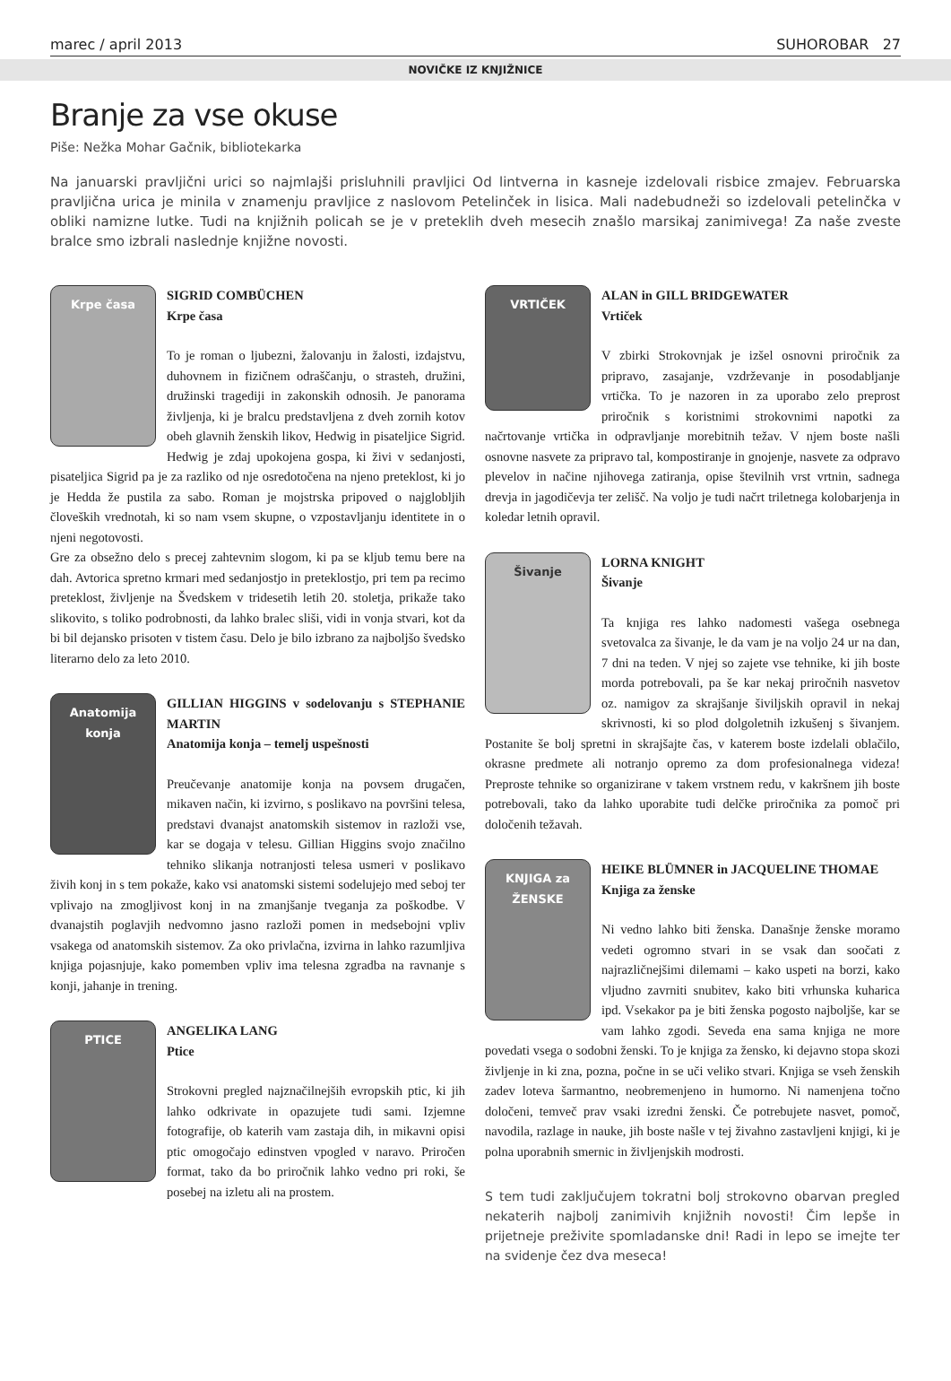marec / april 2013 SUHOROBAR 27
NOVIČKE IZ KNJIŽNICE
Branje za vse okuse
Piše: Nežka Mohar Gačnik, bibliotekarka
Na januarski pravljični urici so najmlajši prisluhnili pravljici Od lintverna in kasneje izdelovali risbice zmajev. Februarska pravljična urica je minila v znamenju pravljice z naslovom Petelinček in lisica. Mali nadebudneži so izdelovali petelinčka v obliki namizne lutke. Tudi na knjižnih policah se je v preteklih dveh mesecih znašlo marsikaj zanimivega! Za naše zveste bralce smo izbrali naslednje knjižne novosti.
Krpe časa
SIGRID COMBÜCHEN
Krpe časa
To je roman o ljubezni, žalovanju in žalosti, izdajstvu, duhovnem in fizičnem odraščanju, o strasteh, družini, družinski tragediji in zakonskih odnosih. Je panorama življenja, ki je bralcu predstavljena z dveh zornih kotov obeh glavnih ženskih likov, Hedwig in pisateljice Sigrid. Hedwig je zdaj upokojena gospa, ki živi v sedanjosti, pisateljica Sigrid pa je za razliko od nje osredotočena na njeno preteklost, ki jo je Hedda že pustila za sabo. Roman je mojstrska pripoved o najglobljih človeških vrednotah, ki so nam vsem skupne, o vzpostavljanju identitete in o njeni negotovosti.
Gre za obsežno delo s precej zahtevnim slogom, ki pa se kljub temu bere na dah. Avtorica spretno krmari med sedanjostjo in preteklostjo, pri tem pa recimo preteklost, življenje na Švedskem v tridesetih letih 20. stoletja, prikaže tako slikovito, s toliko podrobnosti, da lahko bralec sliši, vidi in vonja stvari, kot da bi bil dejansko prisoten v tistem času. Delo je bilo izbrano za najboljšo švedsko literarno delo za leto 2010.
Anatomija konja
GILLIAN HIGGINS v sodelovanju s STEPHANIE MARTIN
Anatomija konja – temelj uspešnosti
Preučevanje anatomije konja na povsem drugačen, mikaven način, ki izvirno, s poslikavo na površini telesa, predstavi dvanajst anatomskih sistemov in razloži vse, kar se dogaja v telesu. Gillian Higgins svojo značilno tehniko slikanja notranjosti telesa usmeri v poslikavo živih konj in s tem pokaže, kako vsi anatomski sistemi sodelujejo med seboj ter vplivajo na zmogljivost konj in na zmanjšanje tveganja za poškodbe. V dvanajstih poglavjih nedvomno jasno razloži pomen in medsebojni vpliv vsakega od anatomskih sistemov. Za oko privlačna, izvirna in lahko razumljiva knjiga pojasnjuje, kako pomemben vpliv ima telesna zgradba na ravnanje s konji, jahanje in trening.
PTICE
ANGELIKA LANG
Ptice
Strokovni pregled najznačilnejših evropskih ptic, ki jih lahko odkrivate in opazujete tudi sami. Izjemne fotografije, ob katerih vam zastaja dih, in mikavni opisi ptic omogočajo edinstven vpogled v naravo. Priročen format, tako da bo priročnik lahko vedno pri roki, še posebej na izletu ali na prostem.
VRTIČEK
ALAN in GILL BRIDGEWATER
Vrtiček
V zbirki Strokovnjak je izšel osnovni priročnik za pripravo, zasajanje, vzdrževanje in posodabljanje vrtička. To je nazoren in za uporabo zelo preprost priročnik s koristnimi strokovnimi napotki za načrtovanje vrtička in odpravljanje morebitnih težav. V njem boste našli osnovne nasvete za pripravo tal, kompostiranje in gnojenje, nasvete za odpravo plevelov in načine njihovega zatiranja, opise številnih vrst vrtnin, sadnega drevja in jagodičevja ter zelišč. Na voljo je tudi načrt triletnega kolobarjenja in koledar letnih opravil.
Šivanje
LORNA KNIGHT
Šivanje
Ta knjiga res lahko nadomesti vašega osebnega svetovalca za šivanje, le da vam je na voljo 24 ur na dan, 7 dni na teden. V njej so zajete vse tehnike, ki jih boste morda potrebovali, pa še kar nekaj priročnih nasvetov oz. namigov za skrajšanje šiviljskih opravil in nekaj skrivnosti, ki so plod dolgoletnih izkušenj s šivanjem. Postanite še bolj spretni in skrajšajte čas, v katerem boste izdelali oblačilo, okrasne predmete ali notranjo opremo za dom profesionalnega videza! Preproste tehnike so organizirane v takem vrstnem redu, v kakršnem jih boste potrebovali, tako da lahko uporabite tudi delčke priročnika za pomoč pri določenih težavah.
KNJIGA za ŽENSKE
HEIKE BLÜMNER in JACQUELINE THOMAE
Knjiga za ženske
Ni vedno lahko biti ženska. Današnje ženske moramo vedeti ogromno stvari in se vsak dan soočati z najrazličnejšimi dilemami – kako uspeti na borzi, kako vljudno zavrniti snubitev, kako biti vrhunska kuharica ipd. Vsekakor pa je biti ženska pogosto najboljše, kar se vam lahko zgodi. Seveda ena sama knjiga ne more povedati vsega o sodobni ženski. To je knjiga za žensko, ki dejavno stopa skozi življenje in ki zna, pozna, počne in se uči veliko stvari. Knjiga se vseh ženskih zadev loteva šarmantno, neobremenjeno in humorno. Ni namenjena točno določeni, temveč prav vsaki izredni ženski. Če potrebujete nasvet, pomoč, navodila, razlage in nauke, jih boste našle v tej živahno zastavljeni knjigi, ki je polna uporabnih smernic in življenjskih modrosti.
S tem tudi zaključujem tokratni bolj strokovno obarvan pregled nekaterih najbolj zanimivih knjižnih novosti! Čim lepše in prijetneje preživite spomladanske dni! Radi in lepo se imejte ter na svidenje čez dva meseca!